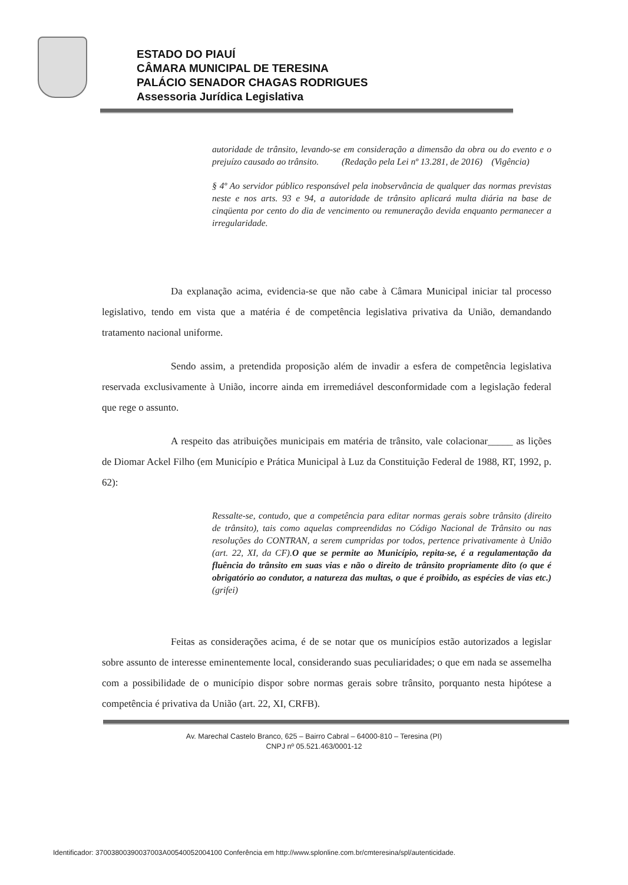ESTADO DO PIAUÍ
CÂMARA MUNICIPAL DE TERESINA
PALÁCIO SENADOR CHAGAS RODRIGUES
Assessoria Jurídica Legislativa
autoridade de trânsito, levando-se em consideração a dimensão da obra ou do evento e o prejuízo causado ao trânsito. (Redação pela Lei nº 13.281, de 2016) (Vigência)
§ 4º Ao servidor público responsável pela inobservância de qualquer das normas previstas neste e nos arts. 93 e 94, a autoridade de trânsito aplicará multa diária na base de cinqüenta por cento do dia de vencimento ou remuneração devida enquanto permanecer a irregularidade.
Da explanação acima, evidencia-se que não cabe à Câmara Municipal iniciar tal processo legislativo, tendo em vista que a matéria é de competência legislativa privativa da União, demandando tratamento nacional uniforme.
Sendo assim, a pretendida proposição além de invadir a esfera de competência legislativa reservada exclusivamente à União, incorre ainda em irremediável desconformidade com a legislação federal que rege o assunto.
A respeito das atribuições municipais em matéria de trânsito, vale colacionar_____ as lições de Diomar Ackel Filho (em Município e Prática Municipal à Luz da Constituição Federal de 1988, RT, 1992, p. 62):
Ressalte-se, contudo, que a competência para editar normas gerais sobre trânsito (direito de trânsito), tais como aquelas compreendidas no Código Nacional de Trânsito ou nas resoluções do CONTRAN, a serem cumpridas por todos, pertence privativamente à União (art. 22, XI, da CF).O que se permite ao Município, repita-se, é a regulamentação da fluência do trânsito em suas vias e não o direito de trânsito propriamente dito (o que é obrigatório ao condutor, a natureza das multas, o que é proibido, as espécies de vias etc.) (grifei)
Feitas as considerações acima, é de se notar que os municípios estão autorizados a legislar sobre assunto de interesse eminentemente local, considerando suas peculiaridades; o que em nada se assemelha com a possibilidade de o município dispor sobre normas gerais sobre trânsito, porquanto nesta hipótese a competência é privativa da União (art. 22, XI, CRFB).
Av. Marechal Castelo Branco, 625 – Bairro Cabral – 64000-810 – Teresina (PI)
CNPJ nº 05.521.463/0001-12
Identificador: 37003800390037003A00540052004100 Conferência em http://www.splonline.com.br/cmteresina/spl/autenticidade.